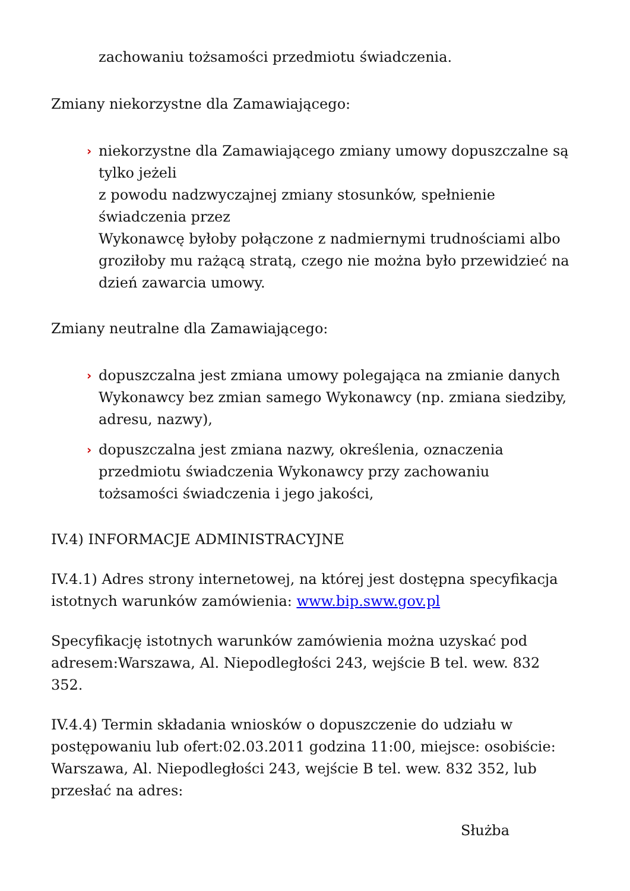zachowaniu tożsamości przedmiotu świadczenia.
Zmiany niekorzystne dla Zamawiającego:
› niekorzystne dla Zamawiającego zmiany umowy dopuszczalne są tylko jeżeli
z powodu nadzwyczajnej zmiany stosunków, spełnienie świadczenia przez
Wykonawcę byłoby połączone z nadmiernymi trudnościami albo groziłoby mu rażącą stratą, czego nie można było przewidzieć na dzień zawarcia umowy.
Zmiany neutralne dla Zamawiającego:
› dopuszczalna jest zmiana umowy polegająca na zmianie danych Wykonawcy bez zmian samego Wykonawcy (np. zmiana siedziby, adresu, nazwy),
› dopuszczalna jest zmiana nazwy, określenia, oznaczenia przedmiotu świadczenia Wykonawcy przy zachowaniu tożsamości świadczenia i jego jakości,
IV.4) INFORMACJE ADMINISTRACYJNE
IV.4.1) Adres strony internetowej, na której jest dostępna specyfikacja istotnych warunków zamówienia: www.bip.sww.gov.pl
Specyfikację istotnych warunków zamówienia można uzyskać pod adresem:Warszawa, Al. Niepodległości 243, wejście B tel. wew. 832 352.
IV.4.4) Termin składania wniosków o dopuszczenie do udziału w postępowaniu lub ofert:02.03.2011 godzina 11:00, miejsce: osobiście: Warszawa, Al. Niepodległości 243, wejście B tel. wew. 832 352, lub przesłać na adres:
Służba